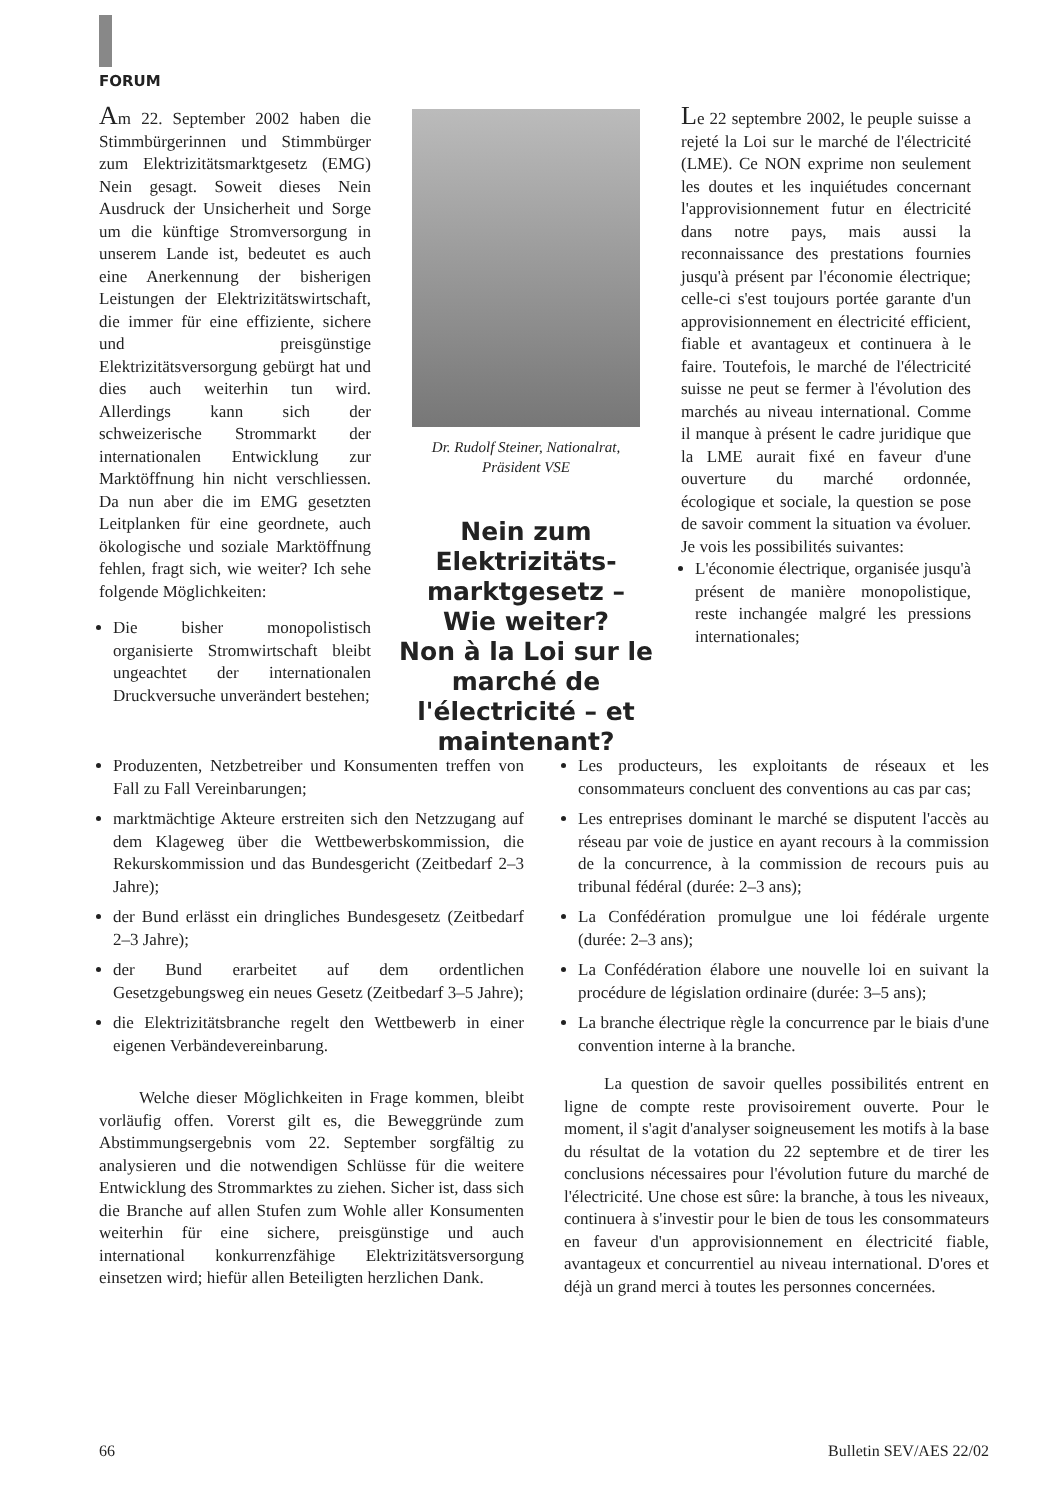FORUM
Am 22. September 2002 haben die Stimmbürgerinnen und Stimmbürger zum Elektrizitätsmarktgesetz (EMG) Nein gesagt. Soweit dieses Nein Ausdruck der Unsicherheit und Sorge um die künftige Stromversorgung in unserem Lande ist, bedeutet es auch eine Anerkennung der bisherigen Leistungen der Elektrizitätswirtschaft, die immer für eine effiziente, sichere und preisgünstige Elektrizitätsversorgung gebürgt hat und dies auch weiterhin tun wird. Allerdings kann sich der schweizerische Strommarkt der internationalen Entwicklung zur Marktöffnung hin nicht verschliessen. Da nun aber die im EMG gesetzten Leitplanken für eine geordnete, auch ökologische und soziale Marktöffnung fehlen, fragt sich, wie weiter? Ich sehe folgende Möglichkeiten:
Die bisher monopolistisch organisierte Stromwirtschaft bleibt ungeachtet der internationalen Druckversuche unverändert bestehen;
Dr. Rudolf Steiner, Nationalrat,
Präsident VSE
Nein zum Elektrizitäts-marktgesetz –
Wie weiter?
Non à la Loi sur le marché de l'électricité – et maintenant?
Le 22 septembre 2002, le peuple suisse a rejeté la Loi sur le marché de l'électricité (LME). Ce NON exprime non seulement les doutes et les inquiétudes concernant l'approvisionnement futur en électricité dans notre pays, mais aussi la reconnaissance des prestations fournies jusqu'à présent par l'économie électrique; celle-ci s'est toujours portée garante d'un approvisionnement en électricité efficient, fiable et avantageux et continuera à le faire. Toutefois, le marché de l'électricité suisse ne peut se fermer à l'évolution des marchés au niveau international. Comme il manque à présent le cadre juridique que la LME aurait fixé en faveur d'une ouverture du marché ordonnée, écologique et sociale, la question se pose de savoir comment la situation va évoluer. Je vois les possibilités suivantes:
L'économie électrique, organisée jusqu'à présent de manière monopolistique, reste inchangée malgré les pressions internationales;
Produzenten, Netzbetreiber und Konsumenten treffen von Fall zu Fall Vereinbarungen;
marktmächtige Akteure erstreiten sich den Netzzugang auf dem Klageweg über die Wettbewerbskommission, die Rekurskommission und das Bundesgericht (Zeitbedarf 2–3 Jahre);
der Bund erlässt ein dringliches Bundesgesetz (Zeitbedarf 2–3 Jahre);
der Bund erarbeitet auf dem ordentlichen Gesetzgebungsweg ein neues Gesetz (Zeitbedarf 3–5 Jahre);
die Elektrizitätsbranche regelt den Wettbewerb in einer eigenen Verbändevereinbarung.
Welche dieser Möglichkeiten in Frage kommen, bleibt vorläufig offen. Vorerst gilt es, die Beweggründe zum Abstimmungsergebnis vom 22. September sorgfältig zu analysieren und die notwendigen Schlüsse für die weitere Entwicklung des Strommarktes zu ziehen. Sicher ist, dass sich die Branche auf allen Stufen zum Wohle aller Konsumenten weiterhin für eine sichere, preisgünstige und auch international konkurrenzfähige Elektrizitätsversorgung einsetzen wird; hiefür allen Beteiligten herzlichen Dank.
Les producteurs, les exploitants de réseaux et les consommateurs concluent des conventions au cas par cas;
Les entreprises dominant le marché se disputent l'accès au réseau par voie de justice en ayant recours à la commission de la concurrence, à la commission de recours puis au tribunal fédéral (durée: 2–3 ans);
La Confédération promulgue une loi fédérale urgente (durée: 2–3 ans);
La Confédération élabore une nouvelle loi en suivant la procédure de législation ordinaire (durée: 3–5 ans);
La branche électrique règle la concurrence par le biais d'une convention interne à la branche.
La question de savoir quelles possibilités entrent en ligne de compte reste provisoirement ouverte. Pour le moment, il s'agit d'analyser soigneusement les motifs à la base du résultat de la votation du 22 septembre et de tirer les conclusions nécessaires pour l'évolution future du marché de l'électricité. Une chose est sûre: la branche, à tous les niveaux, continuera à s'investir pour le bien de tous les consommateurs en faveur d'un approvisionnement en électricité fiable, avantageux et concurrentiel au niveau international. D'ores et déjà un grand merci à toutes les personnes concernées.
66 Bulletin SEV/AES 22/02